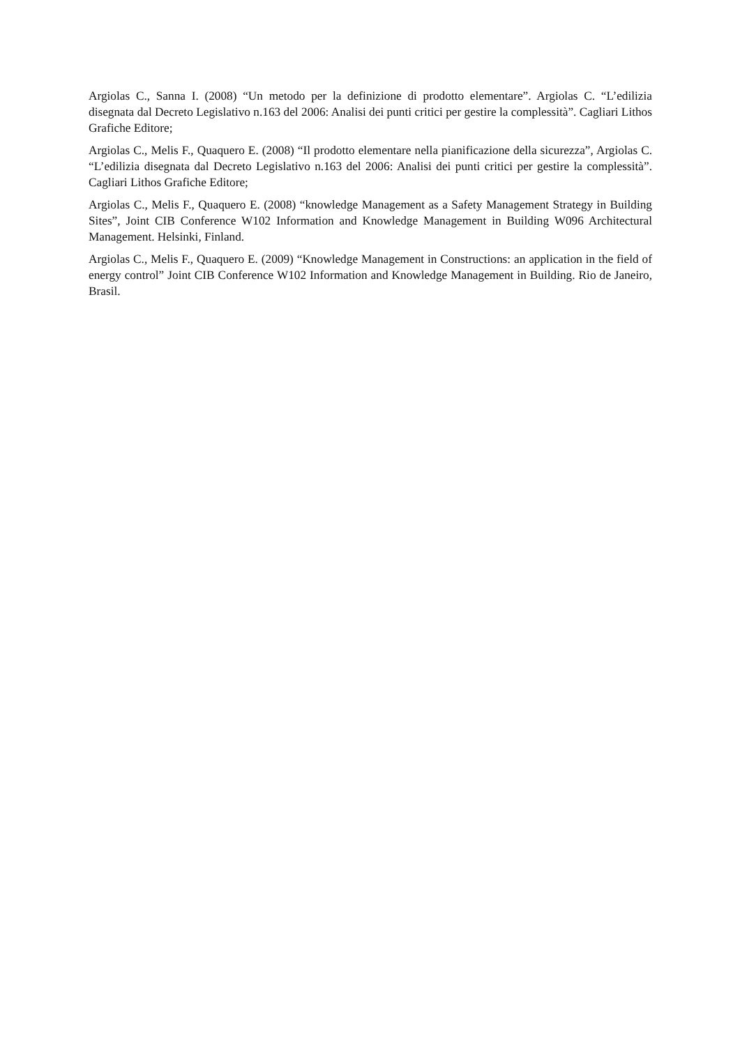Argiolas C., Sanna I. (2008) “Un metodo per la definizione di prodotto elementare”. Argiolas C. “L’edilizia disegnata dal Decreto Legislativo n.163 del 2006: Analisi dei punti critici per gestire la complessità”. Cagliari Lithos Grafiche Editore;
Argiolas C., Melis F., Quaquero E. (2008) “Il prodotto elementare nella pianificazione della sicurezza”, Argiolas C. “L’edilizia disegnata dal Decreto Legislativo n.163 del 2006: Analisi dei punti critici per gestire la complessità”. Cagliari Lithos Grafiche Editore;
Argiolas C., Melis F., Quaquero E. (2008) “knowledge Management as a Safety Management Strategy in Building Sites”, Joint CIB Conference W102 Information and Knowledge Management in Building W096 Architectural Management. Helsinki, Finland.
Argiolas C., Melis F., Quaquero E. (2009) “Knowledge Management in Constructions: an application in the field of energy control” Joint CIB Conference W102 Information and Knowledge Management in Building. Rio de Janeiro, Brasil.